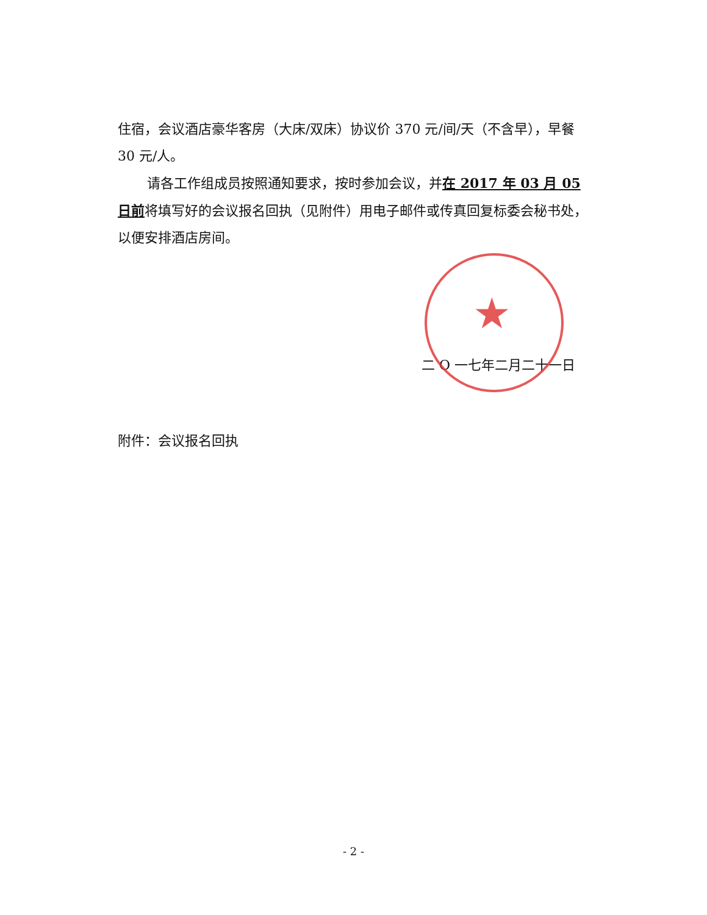住宿，会议酒店豪华客房（大床/双床）协议价 370 元/间/天（不含早），早餐 30 元/人。
请各工作组成员按照通知要求，按时参加会议，并在 2017 年 03 月 05 日前将填写好的会议报名回执（见附件）用电子邮件或传真回复标委会秘书处，以便安排酒店房间。
★
二 O 一七年二月二十一日
附件：会议报名回执
- 2 -